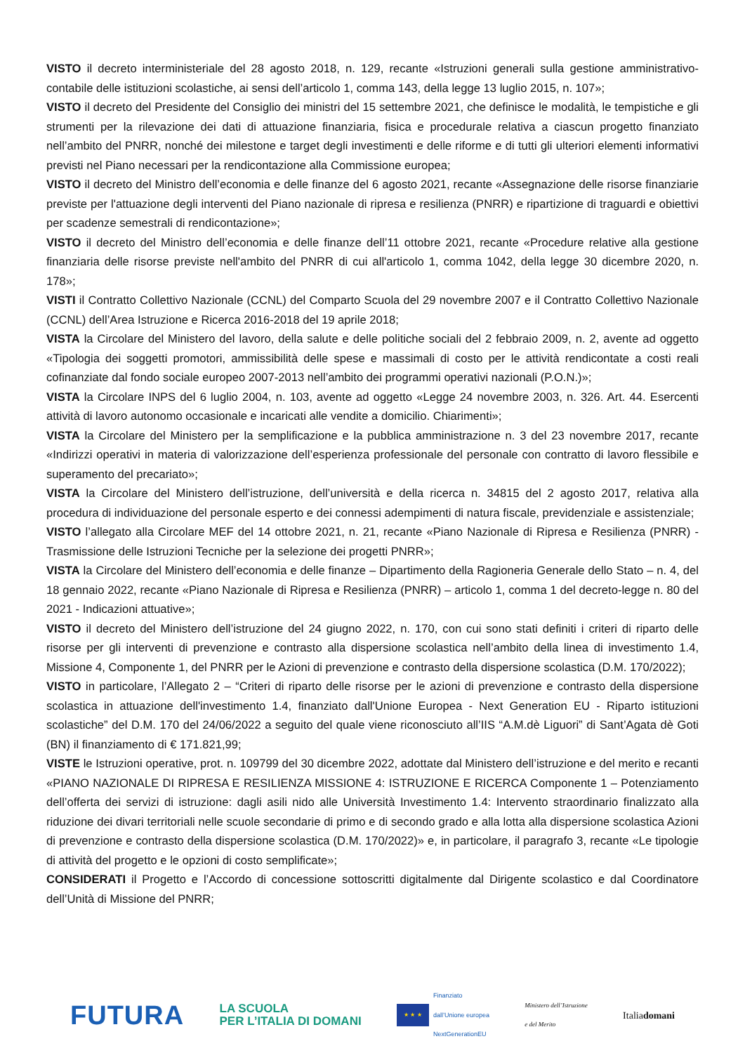VISTO il decreto interministeriale del 28 agosto 2018, n. 129, recante «Istruzioni generali sulla gestione amministrativo-contabile delle istituzioni scolastiche, ai sensi dell’articolo 1, comma 143, della legge 13 luglio 2015, n. 107»;
VISTO il decreto del Presidente del Consiglio dei ministri del 15 settembre 2021, che definisce le modalità, le tempistiche e gli strumenti per la rilevazione dei dati di attuazione finanziaria, fisica e procedurale relativa a ciascun progetto finanziato nell’ambito del PNRR, nonché dei milestone e target degli investimenti e delle riforme e di tutti gli ulteriori elementi informativi previsti nel Piano necessari per la rendicontazione alla Commissione europea;
VISTO il decreto del Ministro dell’economia e delle finanze del 6 agosto 2021, recante «Assegnazione delle risorse finanziarie previste per l'attuazione degli interventi del Piano nazionale di ripresa e resilienza (PNRR) e ripartizione di traguardi e obiettivi per scadenze semestrali di rendicontazione»;
VISTO il decreto del Ministro dell’economia e delle finanze dell’11 ottobre 2021, recante «Procedure relative alla gestione finanziaria delle risorse previste nell'ambito del PNRR di cui all'articolo 1, comma 1042, della legge 30 dicembre 2020, n. 178»;
VISTI il Contratto Collettivo Nazionale (CCNL) del Comparto Scuola del 29 novembre 2007 e il Contratto Collettivo Nazionale (CCNL) dell’Area Istruzione e Ricerca 2016-2018 del 19 aprile 2018;
VISTA la Circolare del Ministero del lavoro, della salute e delle politiche sociali del 2 febbraio 2009, n. 2, avente ad oggetto «Tipologia dei soggetti promotori, ammissibilità delle spese e massimali di costo per le attività rendicontate a costi reali cofinanziate dal fondo sociale europeo 2007-2013 nell’ambito dei programmi operativi nazionali (P.O.N.)»;
VISTA la Circolare INPS del 6 luglio 2004, n. 103, avente ad oggetto «Legge 24 novembre 2003, n. 326. Art. 44. Esercenti attività di lavoro autonomo occasionale e incaricati alle vendite a domicilio. Chiarimenti»;
VISTA la Circolare del Ministero per la semplificazione e la pubblica amministrazione n. 3 del 23 novembre 2017, recante «Indirizzi operativi in materia di valorizzazione dell’esperienza professionale del personale con contratto di lavoro flessibile e superamento del precariato»;
VISTA la Circolare del Ministero dell’istruzione, dell’università e della ricerca n. 34815 del 2 agosto 2017, relativa alla procedura di individuazione del personale esperto e dei connessi adempimenti di natura fiscale, previdenziale e assistenziale;
VISTO l’allegato alla Circolare MEF del 14 ottobre 2021, n. 21, recante «Piano Nazionale di Ripresa e Resilienza (PNRR) - Trasmissione delle Istruzioni Tecniche per la selezione dei progetti PNRR»;
VISTA la Circolare del Ministero dell’economia e delle finanze – Dipartimento della Ragioneria Generale dello Stato – n. 4, del 18 gennaio 2022, recante «Piano Nazionale di Ripresa e Resilienza (PNRR) – articolo 1, comma 1 del decreto-legge n. 80 del 2021 - Indicazioni attuative»;
VISTO il decreto del Ministero dell’istruzione del 24 giugno 2022, n. 170, con cui sono stati definiti i criteri di riparto delle risorse per gli interventi di prevenzione e contrasto alla dispersione scolastica nell’ambito della linea di investimento 1.4, Missione 4, Componente 1, del PNRR per le Azioni di prevenzione e contrasto della dispersione scolastica (D.M. 170/2022);
VISTO in particolare, l’Allegato 2 – “Criteri di riparto delle risorse per le azioni di prevenzione e contrasto della dispersione scolastica in attuazione dell'investimento 1.4, finanziato dall'Unione Europea - Next Generation EU - Riparto istituzioni scolastiche” del D.M. 170 del 24/06/2022 a seguito del quale viene riconosciuto all’IIS “A.M.dè Liguori” di Sant’Agata dè Goti (BN) il finanziamento di € 171.821,99;
VISTE le Istruzioni operative, prot. n. 109799 del 30 dicembre 2022, adottate dal Ministero dell’istruzione e del merito e recanti «PIANO NAZIONALE DI RIPRESA E RESILIENZA MISSIONE 4: ISTRUZIONE E RICERCA Componente 1 – Potenziamento dell’offerta dei servizi di istruzione: dagli asili nido alle Università Investimento 1.4: Intervento straordinario finalizzato alla riduzione dei divari territoriali nelle scuole secondarie di primo e di secondo grado e alla lotta alla dispersione scolastica Azioni di prevenzione e contrasto della dispersione scolastica (D.M. 170/2022)» e, in particolare, il paragrafo 3, recante «Le tipologie di attività del progetto e le opzioni di costo semplificate»;
CONSIDERATI il Progetto e l’Accordo di concessione sottoscritti digitalmente dal Dirigente scolastico e dal Coordinatore dell’Unità di Missione del PNRR;
FUTURA LA SCUOLA
PER L’ITALIA DI DOMANI ★ ★ ★ Finanziato
dall’Unione europea
NextGenerationEU Ministero dell’Istruzione
e del Merito Italiadomani